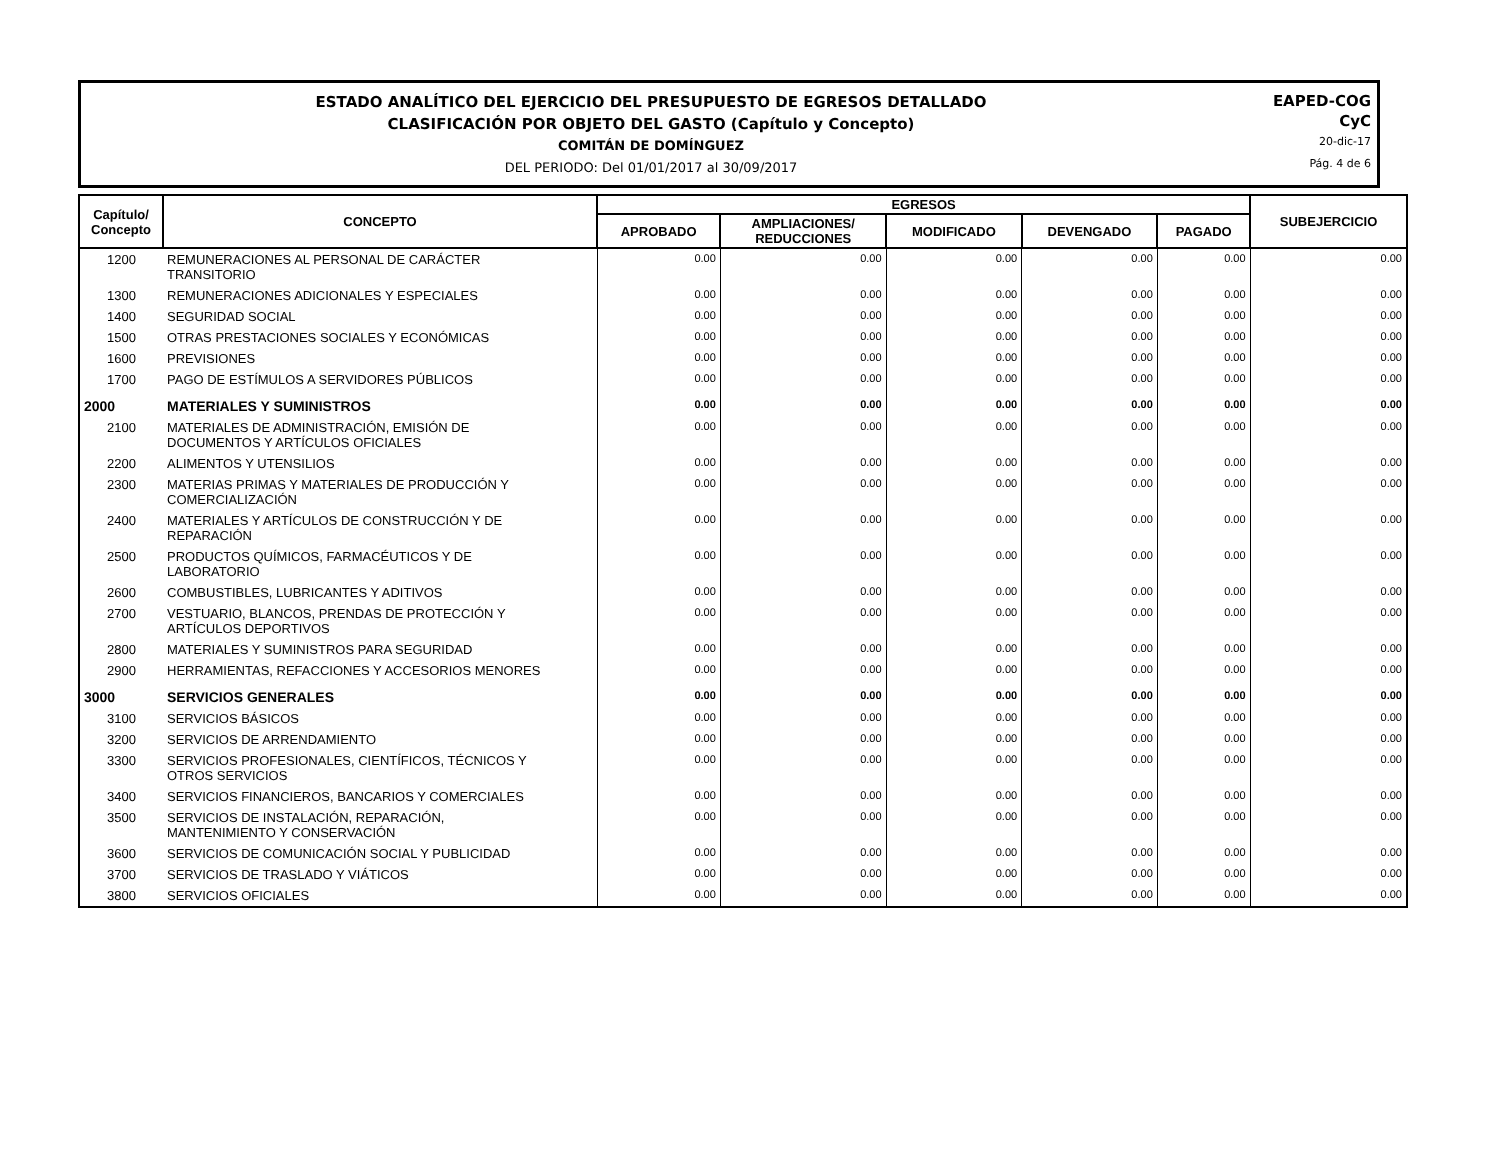ESTADO ANALÍTICO DEL EJERCICIO DEL PRESUPUESTO DE EGRESOS DETALLADO
CLASIFICACIÓN POR OBJETO DEL GASTO (Capítulo y Concepto)
COMITÁN DE DOMÍNGUEZ
DEL PERIODO: Del 01/01/2017 al 30/09/2017
EAPED-COG
CyC
20-dic-17
Pág. 4 de 6
| Capítulo/ Concepto | CONCEPTO | EGRESOS | | | | | SUBEJERCICIO |
| --- | --- | --- | --- | --- | --- | --- | --- |
| | | APROBADO | AMPLIACIONES/ REDUCCIONES | MODIFICADO | DEVENGADO | PAGADO | |
| 1200 | REMUNERACIONES AL PERSONAL DE CARÁCTER TRANSITORIO | 0.00 | 0.00 | 0.00 | 0.00 | 0.00 | 0.00 |
| 1300 | REMUNERACIONES ADICIONALES Y ESPECIALES | 0.00 | 0.00 | 0.00 | 0.00 | 0.00 | 0.00 |
| 1400 | SEGURIDAD SOCIAL | 0.00 | 0.00 | 0.00 | 0.00 | 0.00 | 0.00 |
| 1500 | OTRAS PRESTACIONES SOCIALES Y ECONÓMICAS | 0.00 | 0.00 | 0.00 | 0.00 | 0.00 | 0.00 |
| 1600 | PREVISIONES | 0.00 | 0.00 | 0.00 | 0.00 | 0.00 | 0.00 |
| 1700 | PAGO DE ESTÍMULOS A SERVIDORES PÚBLICOS | 0.00 | 0.00 | 0.00 | 0.00 | 0.00 | 0.00 |
| 2000 | MATERIALES Y SUMINISTROS | 0.00 | 0.00 | 0.00 | 0.00 | 0.00 | 0.00 |
| 2100 | MATERIALES DE ADMINISTRACIÓN, EMISIÓN DE DOCUMENTOS Y ARTÍCULOS OFICIALES | 0.00 | 0.00 | 0.00 | 0.00 | 0.00 | 0.00 |
| 2200 | ALIMENTOS Y UTENSILIOS | 0.00 | 0.00 | 0.00 | 0.00 | 0.00 | 0.00 |
| 2300 | MATERIAS PRIMAS Y MATERIALES DE PRODUCCIÓN Y COMERCIALIZACIÓN | 0.00 | 0.00 | 0.00 | 0.00 | 0.00 | 0.00 |
| 2400 | MATERIALES Y ARTÍCULOS DE CONSTRUCCIÓN Y DE REPARACIÓN | 0.00 | 0.00 | 0.00 | 0.00 | 0.00 | 0.00 |
| 2500 | PRODUCTOS QUÍMICOS, FARMACÉUTICOS Y DE LABORATORIO | 0.00 | 0.00 | 0.00 | 0.00 | 0.00 | 0.00 |
| 2600 | COMBUSTIBLES, LUBRICANTES Y ADITIVOS | 0.00 | 0.00 | 0.00 | 0.00 | 0.00 | 0.00 |
| 2700 | VESTUARIO, BLANCOS, PRENDAS DE PROTECCIÓN Y ARTÍCULOS DEPORTIVOS | 0.00 | 0.00 | 0.00 | 0.00 | 0.00 | 0.00 |
| 2800 | MATERIALES Y SUMINISTROS PARA SEGURIDAD | 0.00 | 0.00 | 0.00 | 0.00 | 0.00 | 0.00 |
| 2900 | HERRAMIENTAS, REFACCIONES Y ACCESORIOS MENORES | 0.00 | 0.00 | 0.00 | 0.00 | 0.00 | 0.00 |
| 3000 | SERVICIOS GENERALES | 0.00 | 0.00 | 0.00 | 0.00 | 0.00 | 0.00 |
| 3100 | SERVICIOS BÁSICOS | 0.00 | 0.00 | 0.00 | 0.00 | 0.00 | 0.00 |
| 3200 | SERVICIOS DE ARRENDAMIENTO | 0.00 | 0.00 | 0.00 | 0.00 | 0.00 | 0.00 |
| 3300 | SERVICIOS PROFESIONALES, CIENTÍFICOS, TÉCNICOS Y OTROS SERVICIOS | 0.00 | 0.00 | 0.00 | 0.00 | 0.00 | 0.00 |
| 3400 | SERVICIOS FINANCIEROS, BANCARIOS Y COMERCIALES | 0.00 | 0.00 | 0.00 | 0.00 | 0.00 | 0.00 |
| 3500 | SERVICIOS DE INSTALACIÓN, REPARACIÓN, MANTENIMIENTO Y CONSERVACIÓN | 0.00 | 0.00 | 0.00 | 0.00 | 0.00 | 0.00 |
| 3600 | SERVICIOS DE COMUNICACIÓN SOCIAL Y PUBLICIDAD | 0.00 | 0.00 | 0.00 | 0.00 | 0.00 | 0.00 |
| 3700 | SERVICIOS DE TRASLADO Y VIÁTICOS | 0.00 | 0.00 | 0.00 | 0.00 | 0.00 | 0.00 |
| 3800 | SERVICIOS OFICIALES | 0.00 | 0.00 | 0.00 | 0.00 | 0.00 | 0.00 |